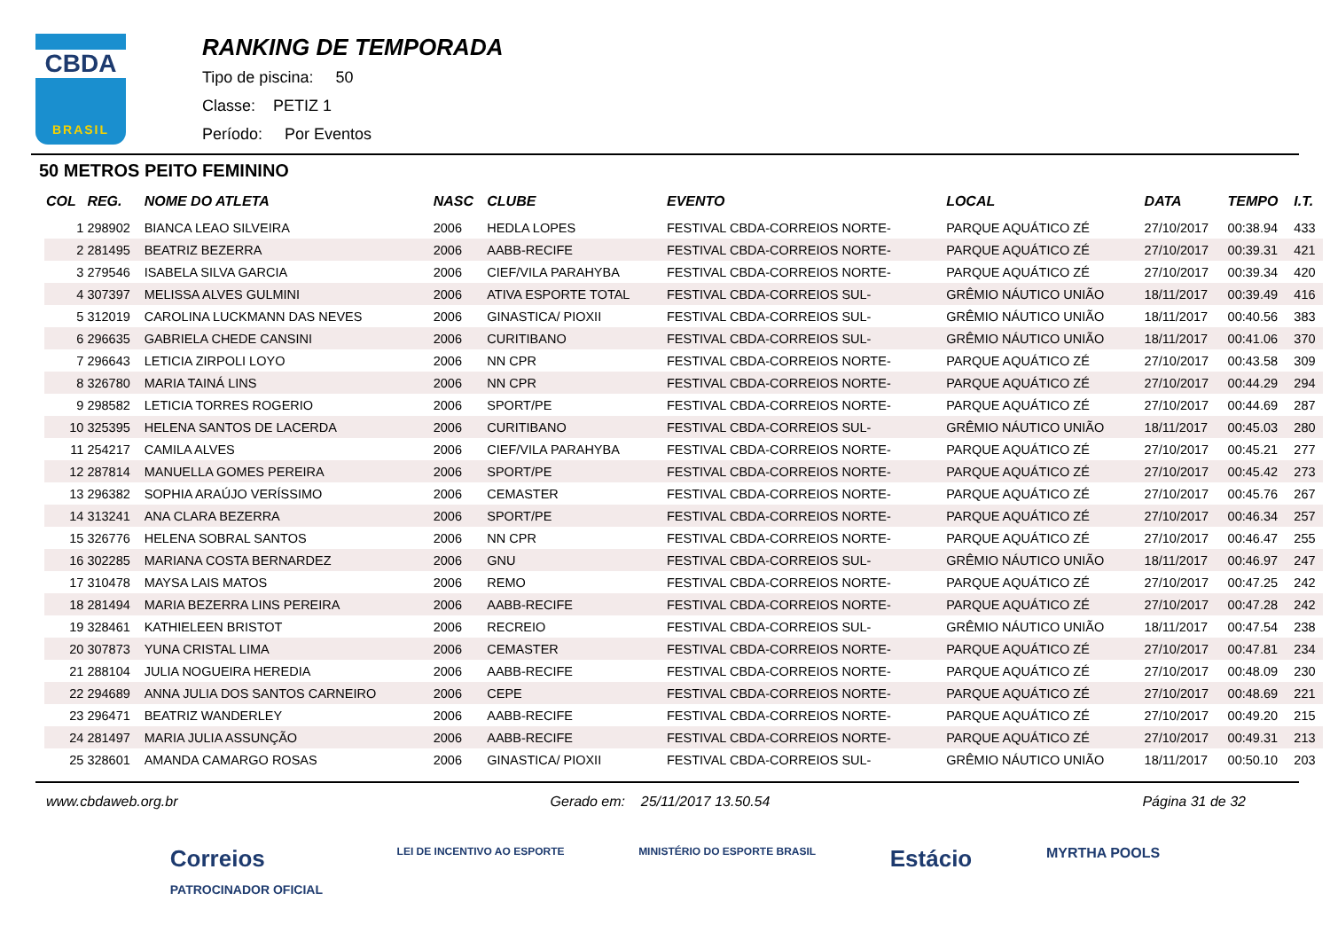CBDA
BRASIL
RANKING DE TEMPORADA
Tipo de piscina: 50
Classe: PETIZ 1
Período: Por Eventos
50 METROS PEITO FEMININO
| COL | REG. | NOME DO ATLETA | NASC | CLUBE | EVENTO | LOCAL | DATA | TEMPO | I.T. |
| --- | --- | --- | --- | --- | --- | --- | --- | --- | --- |
| 1 | 298902 | BIANCA LEAO SILVEIRA | 2006 | HEDLA LOPES | FESTIVAL CBDA-CORREIOS NORTE- | PARQUE AQUÁTICO ZÉ | 27/10/2017 | 00:38.94 | 433 |
| 2 | 281495 | BEATRIZ BEZERRA | 2006 | AABB-RECIFE | FESTIVAL CBDA-CORREIOS NORTE- | PARQUE AQUÁTICO ZÉ | 27/10/2017 | 00:39.31 | 421 |
| 3 | 279546 | ISABELA SILVA GARCIA | 2006 | CIEF/VILA PARAHYBA | FESTIVAL CBDA-CORREIOS NORTE- | PARQUE AQUÁTICO ZÉ | 27/10/2017 | 00:39.34 | 420 |
| 4 | 307397 | MELISSA ALVES GULMINI | 2006 | ATIVA ESPORTE TOTAL | FESTIVAL CBDA-CORREIOS SUL- | GRÊMIO NÁUTICO UNIÃO | 18/11/2017 | 00:39.49 | 416 |
| 5 | 312019 | CAROLINA LUCKMANN DAS NEVES | 2006 | GINASTICA/ PIOXII | FESTIVAL CBDA-CORREIOS SUL- | GRÊMIO NÁUTICO UNIÃO | 18/11/2017 | 00:40.56 | 383 |
| 6 | 296635 | GABRIELA CHEDE CANSINI | 2006 | CURITIBANO | FESTIVAL CBDA-CORREIOS SUL- | GRÊMIO NÁUTICO UNIÃO | 18/11/2017 | 00:41.06 | 370 |
| 7 | 296643 | LETICIA ZIRPOLI LOYO | 2006 | NN CPR | FESTIVAL CBDA-CORREIOS NORTE- | PARQUE AQUÁTICO ZÉ | 27/10/2017 | 00:43.58 | 309 |
| 8 | 326780 | MARIA TAINÁ LINS | 2006 | NN CPR | FESTIVAL CBDA-CORREIOS NORTE- | PARQUE AQUÁTICO ZÉ | 27/10/2017 | 00:44.29 | 294 |
| 9 | 298582 | LETICIA TORRES ROGERIO | 2006 | SPORT/PE | FESTIVAL CBDA-CORREIOS NORTE- | PARQUE AQUÁTICO ZÉ | 27/10/2017 | 00:44.69 | 287 |
| 10 | 325395 | HELENA SANTOS DE LACERDA | 2006 | CURITIBANO | FESTIVAL CBDA-CORREIOS SUL- | GRÊMIO NÁUTICO UNIÃO | 18/11/2017 | 00:45.03 | 280 |
| 11 | 254217 | CAMILA ALVES | 2006 | CIEF/VILA PARAHYBA | FESTIVAL CBDA-CORREIOS NORTE- | PARQUE AQUÁTICO ZÉ | 27/10/2017 | 00:45.21 | 277 |
| 12 | 287814 | MANUELLA GOMES PEREIRA | 2006 | SPORT/PE | FESTIVAL CBDA-CORREIOS NORTE- | PARQUE AQUÁTICO ZÉ | 27/10/2017 | 00:45.42 | 273 |
| 13 | 296382 | SOPHIA ARAÚJO VERÍSSIMO | 2006 | CEMASTER | FESTIVAL CBDA-CORREIOS NORTE- | PARQUE AQUÁTICO ZÉ | 27/10/2017 | 00:45.76 | 267 |
| 14 | 313241 | ANA CLARA BEZERRA | 2006 | SPORT/PE | FESTIVAL CBDA-CORREIOS NORTE- | PARQUE AQUÁTICO ZÉ | 27/10/2017 | 00:46.34 | 257 |
| 15 | 326776 | HELENA SOBRAL SANTOS | 2006 | NN CPR | FESTIVAL CBDA-CORREIOS NORTE- | PARQUE AQUÁTICO ZÉ | 27/10/2017 | 00:46.47 | 255 |
| 16 | 302285 | MARIANA COSTA BERNARDEZ | 2006 | GNU | FESTIVAL CBDA-CORREIOS SUL- | GRÊMIO NÁUTICO UNIÃO | 18/11/2017 | 00:46.97 | 247 |
| 17 | 310478 | MAYSA LAIS MATOS | 2006 | REMO | FESTIVAL CBDA-CORREIOS NORTE- | PARQUE AQUÁTICO ZÉ | 27/10/2017 | 00:47.25 | 242 |
| 18 | 281494 | MARIA BEZERRA LINS PEREIRA | 2006 | AABB-RECIFE | FESTIVAL CBDA-CORREIOS NORTE- | PARQUE AQUÁTICO ZÉ | 27/10/2017 | 00:47.28 | 242 |
| 19 | 328461 | KATHIELEEN BRISTOT | 2006 | RECREIO | FESTIVAL CBDA-CORREIOS SUL- | GRÊMIO NÁUTICO UNIÃO | 18/11/2017 | 00:47.54 | 238 |
| 20 | 307873 | YUNA CRISTAL LIMA | 2006 | CEMASTER | FESTIVAL CBDA-CORREIOS NORTE- | PARQUE AQUÁTICO ZÉ | 27/10/2017 | 00:47.81 | 234 |
| 21 | 288104 | JULIA NOGUEIRA HEREDIA | 2006 | AABB-RECIFE | FESTIVAL CBDA-CORREIOS NORTE- | PARQUE AQUÁTICO ZÉ | 27/10/2017 | 00:48.09 | 230 |
| 22 | 294689 | ANNA JULIA DOS SANTOS CARNEIRO | 2006 | CEPE | FESTIVAL CBDA-CORREIOS NORTE- | PARQUE AQUÁTICO ZÉ | 27/10/2017 | 00:48.69 | 221 |
| 23 | 296471 | BEATRIZ WANDERLEY | 2006 | AABB-RECIFE | FESTIVAL CBDA-CORREIOS NORTE- | PARQUE AQUÁTICO ZÉ | 27/10/2017 | 00:49.20 | 215 |
| 24 | 281497 | MARIA JULIA ASSUNÇÃO | 2006 | AABB-RECIFE | FESTIVAL CBDA-CORREIOS NORTE- | PARQUE AQUÁTICO ZÉ | 27/10/2017 | 00:49.31 | 213 |
| 25 | 328601 | AMANDA CAMARGO ROSAS | 2006 | GINASTICA/ PIOXII | FESTIVAL CBDA-CORREIOS SUL- | GRÊMIO NÁUTICO UNIÃO | 18/11/2017 | 00:50.10 | 203 |
www.cbdaweb.org.br Gerado em: 25/11/2017 13.50.54 Página 31 de 32
Correios
PATROCINADOR OFICIAL LEI DE INCENTIVO AO ESPORTE MINISTÉRIO DO ESPORTE BRASIL Estácio MYRTHA POOLS